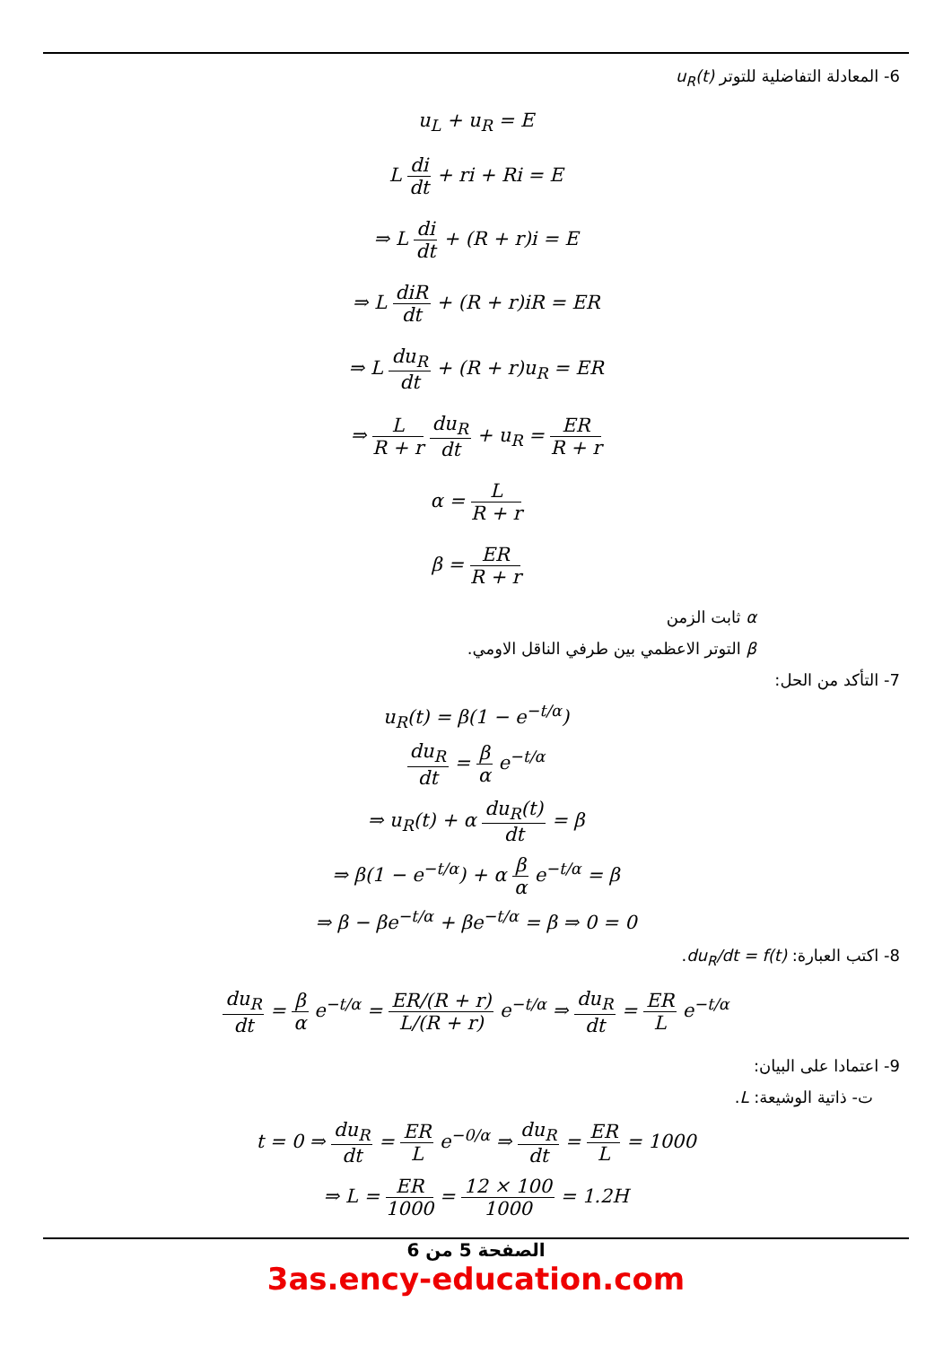6- المعادلة التفاضلية للتوتر u<sub>R</sub>(t)
u<sub>L</sub> + u<sub>R</sub> = E
L di dt + ri + Ri = E
⇒ L di dt + (R + r)i = E
⇒ L diR dt + (R + r)iR = ER
⇒ L du<sub>R</sub> dt + (R + r)u<sub>R</sub> = ER
⇒ L R + r du<sub>R</sub> dt + u<sub>R</sub> = ER R + r
α = L R + r
β = ER R + r
α ثابت الزمن
β التوتر الاعظمي بين طرفي الناقل الاومي.
7- التأكد من الحل:
u<sub>R</sub>(t) = β(1 − e<sup>−t/α</sup>)
du<sub>R</sub> dt = β α e<sup>−t/α</sup>
⇒ u<sub>R</sub>(t) + α du<sub>R</sub>(t) dt = β
⇒ β(1 − e<sup>−t/α</sup>) + α β α e<sup>−t/α</sup> = β
⇒ β − βe<sup>−t/α</sup> + βe<sup>−t/α</sup> = β ⇒ 0 = 0
8- اكتب العبارة: du<sub>R</sub>/dt = f(t).
du<sub>R</sub> dt = β α e<sup>−t/α</sup> = ER/(R + r) L/(R + r) e<sup>−t/α</sup> ⇒ du<sub>R</sub> dt = ER L e<sup>−t/α</sup>
9- اعتمادا على البيان:
ت- ذاتية الوشيعة: L.
t = 0 ⇒ du<sub>R</sub> dt = ER L e<sup>−0/α</sup> ⇒ du<sub>R</sub> dt = ER L = 1000
⇒ L = ER 1000 = 12 × 100 1000 = 1.2H
الصفحة 5 من 6
3as.ency-education.com